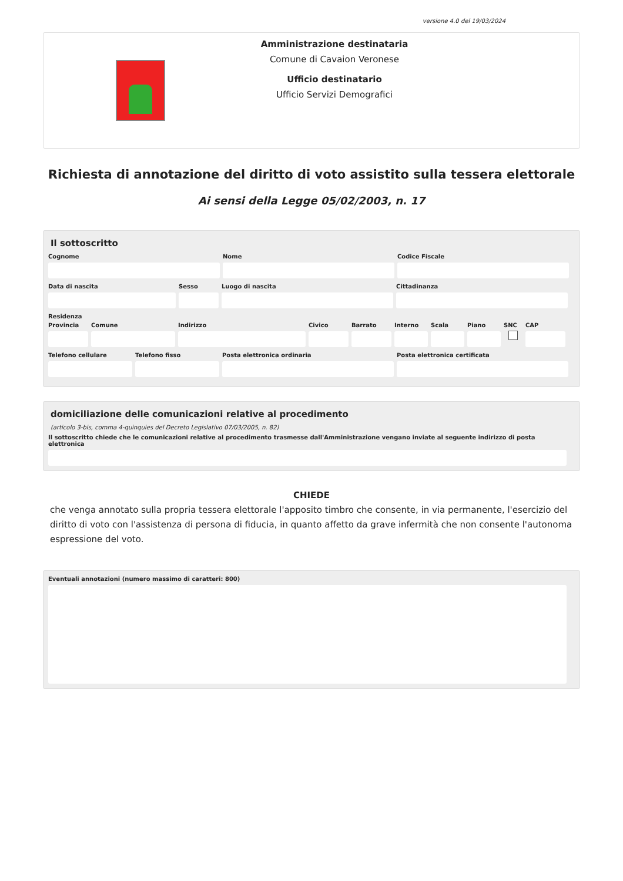versione 4.0 del 19/03/2024
Amministrazione destinataria
Comune di Cavaion Veronese
Ufficio destinatario
Ufficio Servizi Demografici
Richiesta di annotazione del diritto di voto assistito sulla tessera elettorale
Ai sensi della Legge 05/02/2003, n. 17
Il sottoscritto
Cognome Nome Codice Fiscale
Data di nascita Sesso Luogo di nascita Cittadinanza
Residenza
Provincia Comune Indirizzo Civico Barrato Interno Scala Piano SNC CAP
Telefono cellulare Telefono fisso Posta elettronica ordinaria Posta elettronica certificata
domiciliazione delle comunicazioni relative al procedimento
(articolo 3-bis, comma 4-quinquies del Decreto Legislativo 07/03/2005, n. 82)
Il sottoscritto chiede che le comunicazioni relative al procedimento trasmesse dall'Amministrazione vengano inviate al seguente indirizzo di posta elettronica
CHIEDE
che venga annotato sulla propria tessera elettorale l'apposito timbro che consente, in via permanente, l'esercizio del diritto di voto con l'assistenza di persona di fiducia, in quanto affetto da grave infermità che non consente l'autonoma espressione del voto.
Eventuali annotazioni (numero massimo di caratteri: 800)